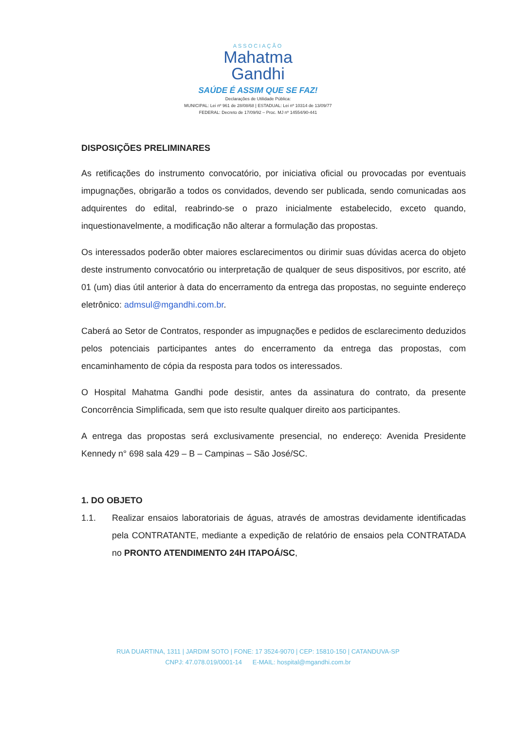ASSOCIAÇÃO
Mahatma
Gandhi
SAÚDE É ASSIM QUE SE FAZ!
Declarações de Utilidade Pública:
MUNICIPAL: Lei nº 961 de 28/08/68 | ESTADUAL: Lei nº 10314 de 13/09/77
FEDERAL: Decreto de 17/09/92 – Proc. MJ nº 14554/90-441
DISPOSIÇÕES PRELIMINARES
As retificações do instrumento convocatório, por iniciativa oficial ou provocadas por eventuais impugnações, obrigarão a todos os convidados, devendo ser publicada, sendo comunicadas aos adquirentes do edital, reabrindo-se o prazo inicialmente estabelecido, exceto quando, inquestionavelmente, a modificação não alterar a formulação das propostas.
Os interessados poderão obter maiores esclarecimentos ou dirimir suas dúvidas acerca do objeto deste instrumento convocatório ou interpretação de qualquer de seus dispositivos, por escrito, até 01 (um) dias útil anterior à data do encerramento da entrega das propostas, no seguinte endereço eletrônico: admsul@mgandhi.com.br.
Caberá ao Setor de Contratos, responder as impugnações e pedidos de esclarecimento deduzidos pelos potenciais participantes antes do encerramento da entrega das propostas, com encaminhamento de cópia da resposta para todos os interessados.
O Hospital Mahatma Gandhi pode desistir, antes da assinatura do contrato, da presente Concorrência Simplificada, sem que isto resulte qualquer direito aos participantes.
A entrega das propostas será exclusivamente presencial, no endereço: Avenida Presidente Kennedy n° 698 sala 429 – B – Campinas – São José/SC.
1. DO OBJETO
1.1. Realizar ensaios laboratoriais de águas, através de amostras devidamente identificadas pela CONTRATANTE, mediante a expedição de relatório de ensaios pela CONTRATADA no PRONTO ATENDIMENTO 24H ITAPOÁ/SC,
RUA DUARTINA, 1311 | JARDIM SOTO | FONE: 17 3524-9070 | CEP: 15810-150 | CATANDUVA-SP
CNPJ: 47.078.019/0001-14 E-MAIL: hospital@mgandhi.com.br